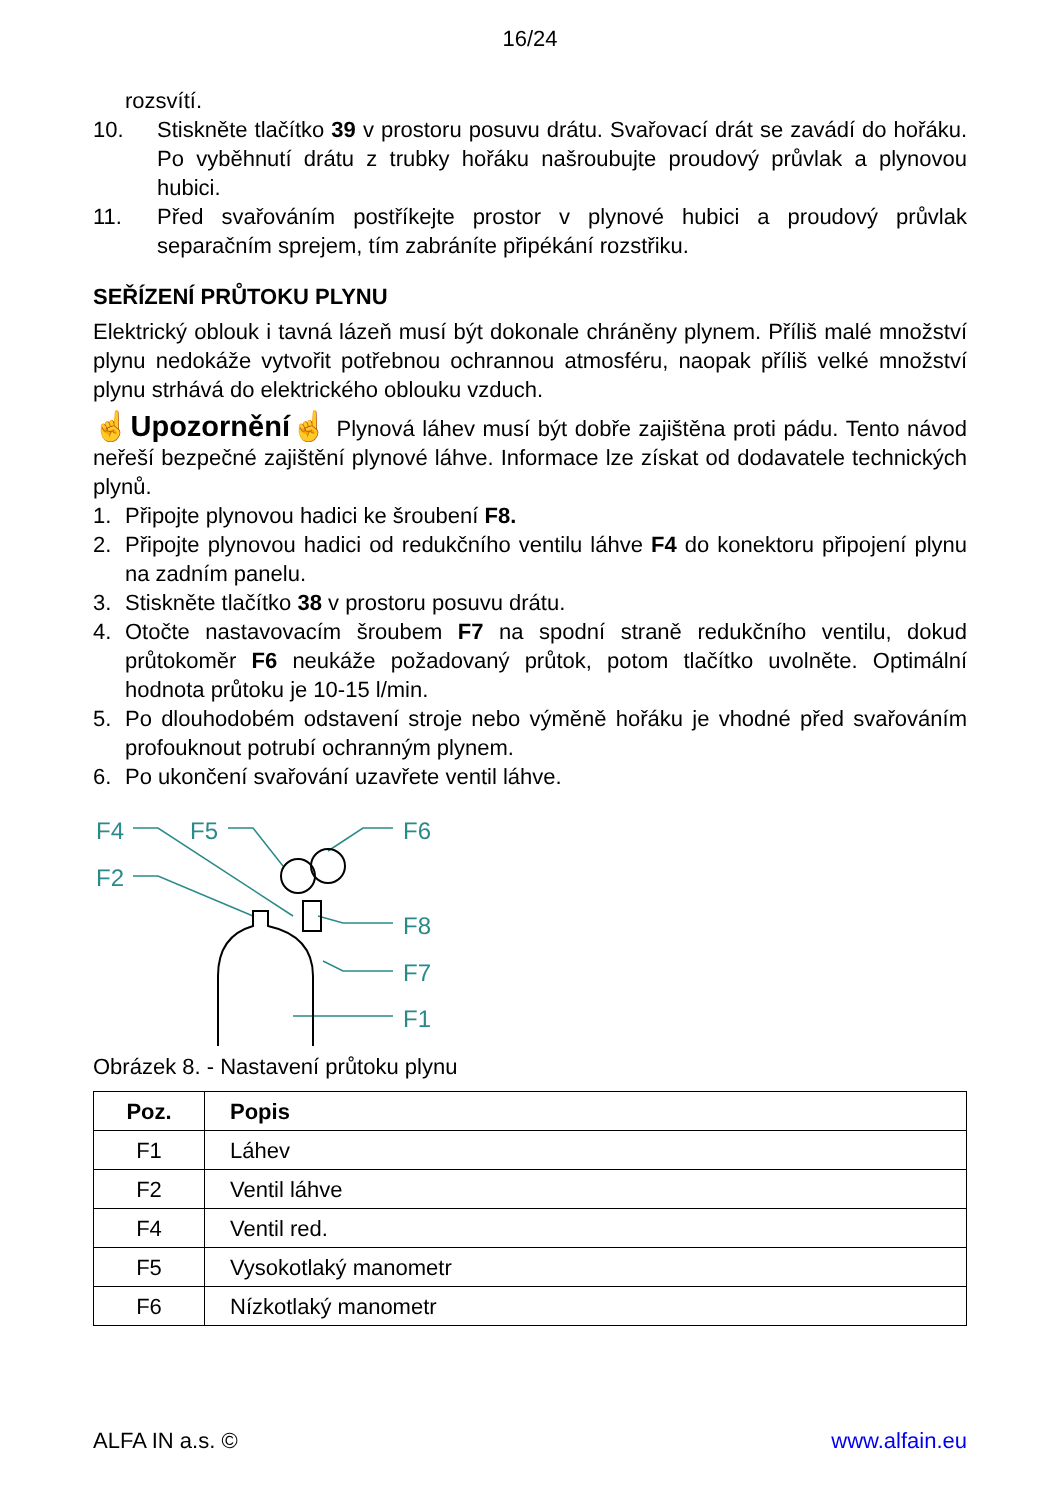16/24
rozsvítí.
10. Stiskněte tlačítko 39 v prostoru posuvu drátu. Svařovací drát se zavádí do hořáku. Po vyběhnutí drátu z trubky hořáku našroubujte proudový průvlak a plynovou hubici.
11. Před svařováním postříkejte prostor v plynové hubici a proudový průvlak separačním sprejem, tím zabráníte připékání rozstřiku.
SEŘÍZENÍ PRŮTOKU PLYNU
Elektrický oblouk i tavná lázeň musí být dokonale chráněny plynem. Příliš malé množství plynu nedokáže vytvořit potřebnou ochrannou atmosféru, naopak příliš velké množství plynu strhává do elektrického oblouku vzduch.
☝Upozornění☝ Plynová láhev musí být dobře zajištěna proti pádu. Tento návod neřeší bezpečné zajištění plynové láhve. Informace lze získat od dodavatele technických plynů.
1. Připojte plynovou hadici ke šroubení F8.
2. Připojte plynovou hadici od redukčního ventilu láhve F4 do konektoru připojení plynu na zadním panelu.
3. Stiskněte tlačítko 38 v prostoru posuvu drátu.
4. Otočte nastavovacím šroubem F7 na spodní straně redukčního ventilu, dokud průtokoměr F6 neukáže požadovaný průtok, potom tlačítko uvolněte. Optimální hodnota průtoku je 10-15 l/min.
5. Po dlouhodobém odstavení stroje nebo výměně hořáku je vhodné před svařováním profouknout potrubí ochranným plynem.
6. Po ukončení svařování uzavřete ventil láhve.
F4 F5 F6
F2
F8
F7
F1
Obrázek 8. - Nastavení průtoku plynu
| Poz. | Popis |
| --- | --- |
| F1 | Láhev |
| F2 | Ventil láhve |
| F4 | Ventil red. |
| F5 | Vysokotlaký manometr |
| F6 | Nízkotlaký manometr |
ALFA IN a.s. © www.alfain.eu